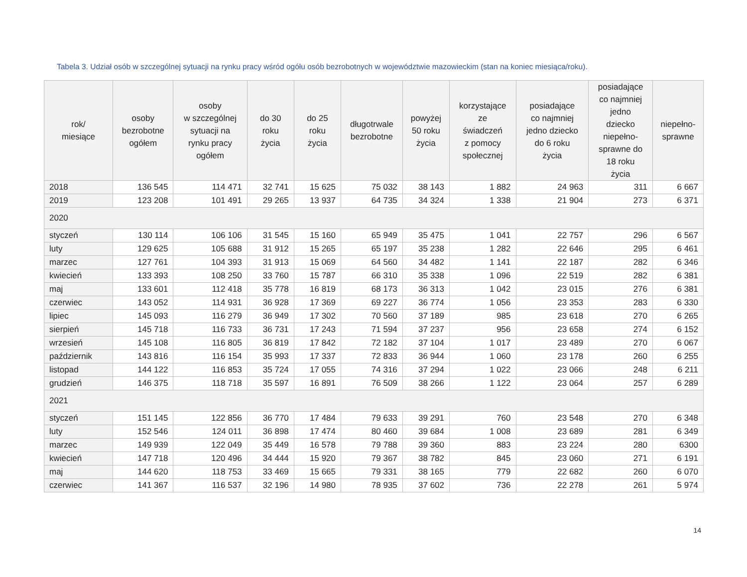Tabela 3. Udział osób w szczególnej sytuacji na rynku pracy wśród ogółu osób bezrobotnych w województwie mazowieckim (stan na koniec miesiąca/roku).
| rok/ miesiące | osoby bezrobotne ogółem | osoby w szczególnej sytuacji na rynku pracy ogółem | do 30 roku życia | do 25 roku życia | długotrwale bezrobotne | powyżej 50 roku życia | korzystające ze świadczeń z pomocy społecznej | posiadające co najmniej jedno dziecko do 6 roku życia | posiadające co najmniej jedno dziecko niepełno- sprawne do 18 roku życia | niepełno- sprawne |
| --- | --- | --- | --- | --- | --- | --- | --- | --- | --- | --- |
| 2018 | 136 545 | 114 471 | 32 741 | 15 625 | 75 032 | 38 143 | 1 882 | 24 963 | 311 | 6 667 |
| 2019 | 123 208 | 101 491 | 29 265 | 13 937 | 64 735 | 34 324 | 1 338 | 21 904 | 273 | 6 371 |
| 2020 | | | | | | | | | | |
| styczeń | 130 114 | 106 106 | 31 545 | 15 160 | 65 949 | 35 475 | 1 041 | 22 757 | 296 | 6 567 |
| luty | 129 625 | 105 688 | 31 912 | 15 265 | 65 197 | 35 238 | 1 282 | 22 646 | 295 | 6 461 |
| marzec | 127 761 | 104 393 | 31 913 | 15 069 | 64 560 | 34 482 | 1 141 | 22 187 | 282 | 6 346 |
| kwiecień | 133 393 | 108 250 | 33 760 | 15 787 | 66 310 | 35 338 | 1 096 | 22 519 | 282 | 6 381 |
| maj | 133 601 | 112 418 | 35 778 | 16 819 | 68 173 | 36 313 | 1 042 | 23 015 | 276 | 6 381 |
| czerwiec | 143 052 | 114 931 | 36 928 | 17 369 | 69 227 | 36 774 | 1 056 | 23 353 | 283 | 6 330 |
| lipiec | 145 093 | 116 279 | 36 949 | 17 302 | 70 560 | 37 189 | 985 | 23 618 | 270 | 6 265 |
| sierpień | 145 718 | 116 733 | 36 731 | 17 243 | 71 594 | 37 237 | 956 | 23 658 | 274 | 6 152 |
| wrzesień | 145 108 | 116 805 | 36 819 | 17 842 | 72 182 | 37 104 | 1 017 | 23 489 | 270 | 6 067 |
| październik | 143 816 | 116 154 | 35 993 | 17 337 | 72 833 | 36 944 | 1 060 | 23 178 | 260 | 6 255 |
| listopad | 144 122 | 116 853 | 35 724 | 17 055 | 74 316 | 37 294 | 1 022 | 23 066 | 248 | 6 211 |
| grudzień | 146 375 | 118 718 | 35 597 | 16 891 | 76 509 | 38 266 | 1 122 | 23 064 | 257 | 6 289 |
| 2021 | | | | | | | | | | |
| styczeń | 151 145 | 122 856 | 36 770 | 17 484 | 79 633 | 39 291 | 760 | 23 548 | 270 | 6 348 |
| luty | 152 546 | 124 011 | 36 898 | 17 474 | 80 460 | 39 684 | 1 008 | 23 689 | 281 | 6 349 |
| marzec | 149 939 | 122 049 | 35 449 | 16 578 | 79 788 | 39 360 | 883 | 23 224 | 280 | 6300 |
| kwiecień | 147 718 | 120 496 | 34 444 | 15 920 | 79 367 | 38 782 | 845 | 23 060 | 271 | 6 191 |
| maj | 144 620 | 118 753 | 33 469 | 15 665 | 79 331 | 38 165 | 779 | 22 682 | 260 | 6 070 |
| czerwiec | 141 367 | 116 537 | 32 196 | 14 980 | 78 935 | 37 602 | 736 | 22 278 | 261 | 5 974 |
14